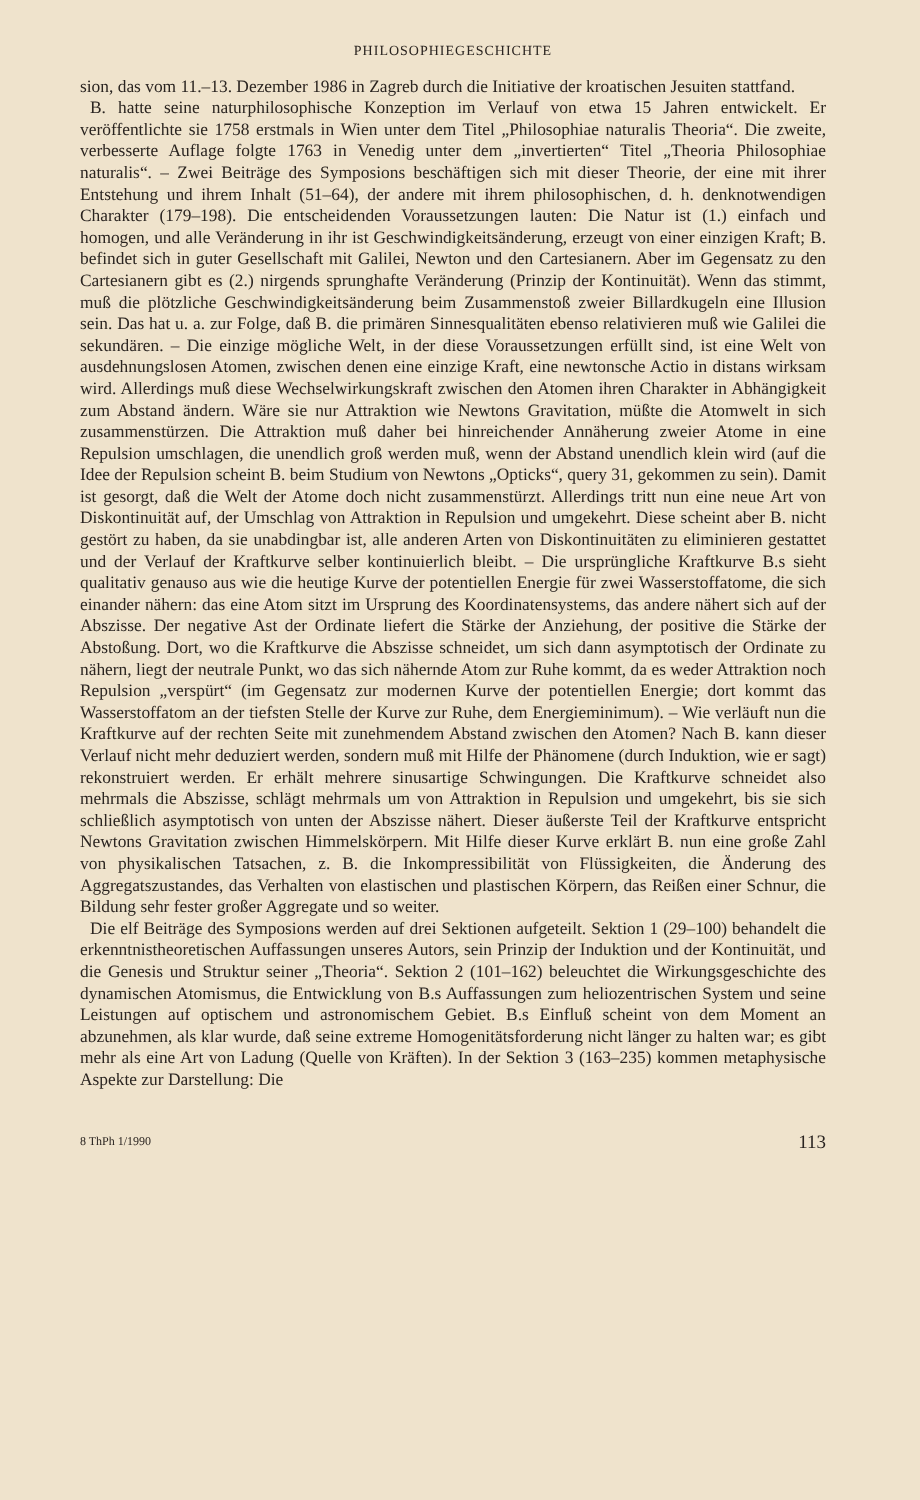PHILOSOPHIEGESCHICHTE
sion, das vom 11.–13. Dezember 1986 in Zagreb durch die Initiative der kroatischen Jesuiten stattfand.
B. hatte seine naturphilosophische Konzeption im Verlauf von etwa 15 Jahren entwickelt. Er veröffentlichte sie 1758 erstmals in Wien unter dem Titel „Philosophiae naturalis Theoria“. Die zweite, verbesserte Auflage folgte 1763 in Venedig unter dem „invertierten“ Titel „Theoria Philosophiae naturalis“. – Zwei Beiträge des Symposions beschäftigen sich mit dieser Theorie, der eine mit ihrer Entstehung und ihrem Inhalt (51–64), der andere mit ihrem philosophischen, d. h. denknotwendigen Charakter (179–198). Die entscheidenden Voraussetzungen lauten: Die Natur ist (1.) einfach und homogen, und alle Veränderung in ihr ist Geschwindigkeitsänderung, erzeugt von einer einzigen Kraft; B. befindet sich in guter Gesellschaft mit Galilei, Newton und den Cartesianern. Aber im Gegensatz zu den Cartesianern gibt es (2.) nirgends sprunghafte Veränderung (Prinzip der Kontinuität). Wenn das stimmt, muß die plötzliche Geschwindigkeitsänderung beim Zusammenstoß zweier Billardkugeln eine Illusion sein. Das hat u. a. zur Folge, daß B. die primären Sinnesqualitäten ebenso relativieren muß wie Galilei die sekundären. – Die einzige mögliche Welt, in der diese Voraussetzungen erfüllt sind, ist eine Welt von ausdehnungslosen Atomen, zwischen denen eine einzige Kraft, eine newtonsche Actio in distans wirksam wird. Allerdings muß diese Wechselwirkungskraft zwischen den Atomen ihren Charakter in Abhängigkeit zum Abstand ändern. Wäre sie nur Attraktion wie Newtons Gravitation, müßte die Atomwelt in sich zusammenstürzen. Die Attraktion muß daher bei hinreichender Annäherung zweier Atome in eine Repulsion umschlagen, die unendlich groß werden muß, wenn der Abstand unendlich klein wird (auf die Idee der Repulsion scheint B. beim Studium von Newtons „Opticks“, query 31, gekommen zu sein). Damit ist gesorgt, daß die Welt der Atome doch nicht zusammenstürzt. Allerdings tritt nun eine neue Art von Diskontinuität auf, der Umschlag von Attraktion in Repulsion und umgekehrt. Diese scheint aber B. nicht gestört zu haben, da sie unabdingbar ist, alle anderen Arten von Diskontinuitäten zu eliminieren gestattet und der Verlauf der Kraftkurve selber kontinuierlich bleibt. – Die ursprüngliche Kraftkurve B.s sieht qualitativ genauso aus wie die heutige Kurve der potentiellen Energie für zwei Wasserstoffatome, die sich einander nähern: das eine Atom sitzt im Ursprung des Koordinatensystems, das andere nähert sich auf der Abszisse. Der negative Ast der Ordinate liefert die Stärke der Anziehung, der positive die Stärke der Abstoßung. Dort, wo die Kraftkurve die Abszisse schneidet, um sich dann asymptotisch der Ordinate zu nähern, liegt der neutrale Punkt, wo das sich nähernde Atom zur Ruhe kommt, da es weder Attraktion noch Repulsion „verspürt“ (im Gegensatz zur modernen Kurve der potentiellen Energie; dort kommt das Wasserstoffatom an der tiefsten Stelle der Kurve zur Ruhe, dem Energieminimum). – Wie verläuft nun die Kraftkurve auf der rechten Seite mit zunehmendem Abstand zwischen den Atomen? Nach B. kann dieser Verlauf nicht mehr deduziert werden, sondern muß mit Hilfe der Phänomene (durch Induktion, wie er sagt) rekonstruiert werden. Er erhält mehrere sinusartige Schwingungen. Die Kraftkurve schneidet also mehrmals die Abszisse, schlägt mehrmals um von Attraktion in Repulsion und umgekehrt, bis sie sich schließlich asymptotisch von unten der Abszisse nähert. Dieser äußerste Teil der Kraftkurve entspricht Newtons Gravitation zwischen Himmelskörpern. Mit Hilfe dieser Kurve erklärt B. nun eine große Zahl von physikalischen Tatsachen, z. B. die Inkompressibilität von Flüssigkeiten, die Änderung des Aggregatszustandes, das Verhalten von elastischen und plastischen Körpern, das Reißen einer Schnur, die Bildung sehr fester großer Aggregate und so weiter.
Die elf Beiträge des Symposions werden auf drei Sektionen aufgeteilt. Sektion 1 (29–100) behandelt die erkenntnistheoretischen Auffassungen unseres Autors, sein Prinzip der Induktion und der Kontinuität, und die Genesis und Struktur seiner „Theoria“. Sektion 2 (101–162) beleuchtet die Wirkungsgeschichte des dynamischen Atomismus, die Entwicklung von B.s Auffassungen zum heliozentrischen System und seine Leistungen auf optischem und astronomischem Gebiet. B.s Einfluß scheint von dem Moment an abzunehmen, als klar wurde, daß seine extreme Homogenitätsforderung nicht länger zu halten war; es gibt mehr als eine Art von Ladung (Quelle von Kräften). In der Sektion 3 (163–235) kommen metaphysische Aspekte zur Darstellung: Die
8 ThPh 1/1990 113